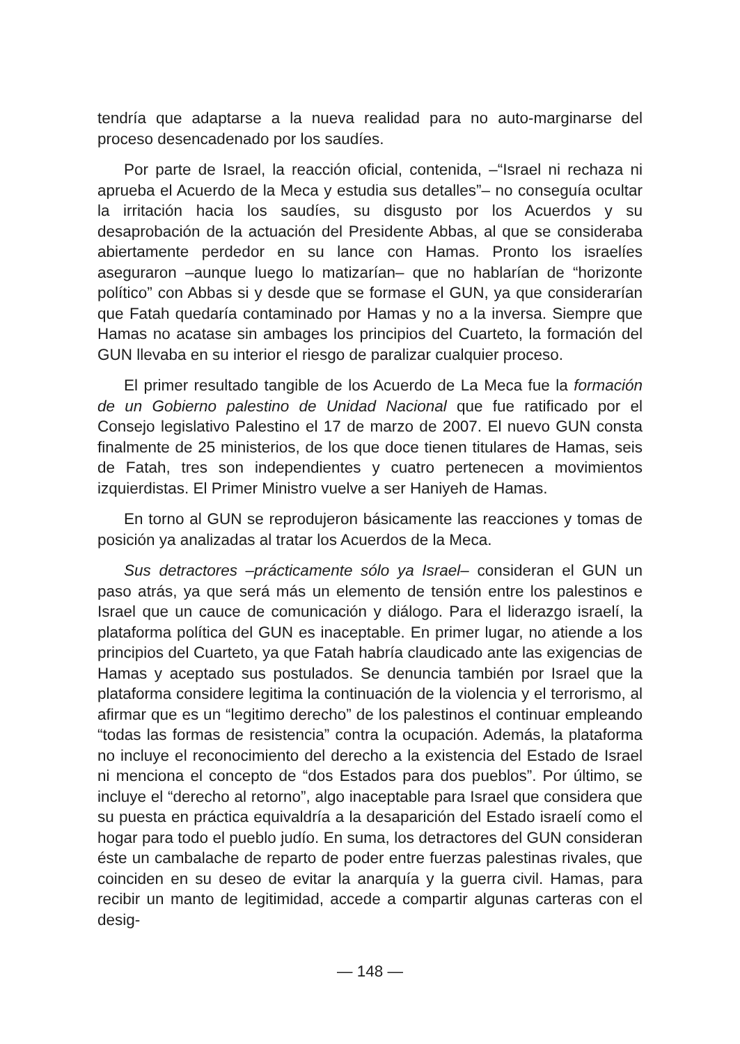tendría que adaptarse a la nueva realidad para no auto-marginarse del proceso desencadenado por los saudíes.
Por parte de Israel, la reacción oficial, contenida, –“Israel ni rechaza ni aprueba el Acuerdo de la Meca y estudia sus detalles”– no conseguía ocultar la irritación hacia los saudíes, su disgusto por los Acuerdos y su desaprobación de la actuación del Presidente Abbas, al que se consideraba abiertamente perdedor en su lance con Hamas. Pronto los israelíes aseguraron –aunque luego lo matizarían– que no hablarían de “horizonte político” con Abbas si y desde que se formase el GUN, ya que considerarían que Fatah quedaría contaminado por Hamas y no a la inversa. Siempre que Hamas no acatase sin ambages los principios del Cuarteto, la formación del GUN llevaba en su interior el riesgo de paralizar cualquier proceso.
El primer resultado tangible de los Acuerdo de La Meca fue la formación de un Gobierno palestino de Unidad Nacional que fue ratificado por el Consejo legislativo Palestino el 17 de marzo de 2007. El nuevo GUN consta finalmente de 25 ministerios, de los que doce tienen titulares de Hamas, seis de Fatah, tres son independientes y cuatro pertenecen a movimientos izquierdistas. El Primer Ministro vuelve a ser Haniyeh de Hamas.
En torno al GUN se reprodujeron básicamente las reacciones y tomas de posición ya analizadas al tratar los Acuerdos de la Meca.
Sus detractores –prácticamente sólo ya Israel– consideran el GUN un paso atrás, ya que será más un elemento de tensión entre los palestinos e Israel que un cauce de comunicación y diálogo. Para el liderazgo israelí, la plataforma política del GUN es inaceptable. En primer lugar, no atiende a los principios del Cuarteto, ya que Fatah habría claudicado ante las exigencias de Hamas y aceptado sus postulados. Se denuncia también por Israel que la plataforma considere legitima la continuación de la violencia y el terrorismo, al afirmar que es un “legitimo derecho” de los palestinos el continuar empleando “todas las formas de resistencia” contra la ocupación. Además, la plataforma no incluye el reconocimiento del derecho a la existencia del Estado de Israel ni menciona el concepto de “dos Estados para dos pueblos”. Por último, se incluye el “derecho al retorno”, algo inaceptable para Israel que considera que su puesta en práctica equivaldría a la desaparición del Estado israelí como el hogar para todo el pueblo judío. En suma, los detractores del GUN consideran éste un cambalache de reparto de poder entre fuerzas palestinas rivales, que coinciden en su deseo de evitar la anarquía y la guerra civil. Hamas, para recibir un manto de legitimidad, accede a compartir algunas carteras con el desig-
— 148 —